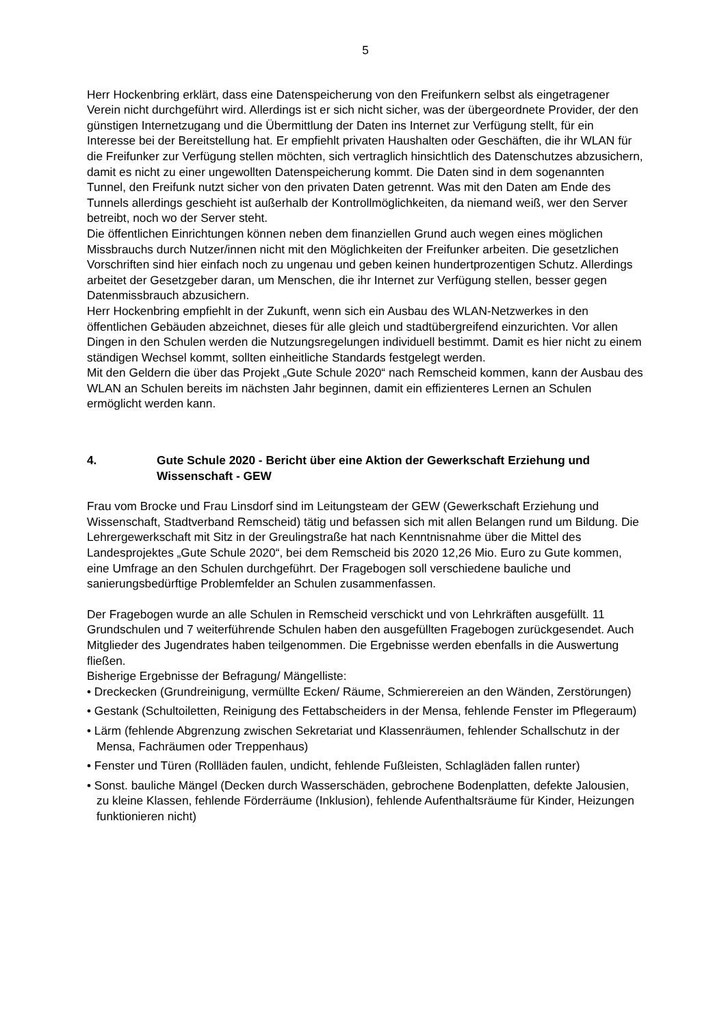5
Herr Hockenbring erklärt, dass eine Datenspeicherung von den Freifunkern selbst als eingetragener Verein nicht durchgeführt wird. Allerdings ist er sich nicht sicher, was der übergeordnete Provider, der den günstigen Internetzugang und die Übermittlung der Daten ins Internet zur Verfügung stellt, für ein Interesse bei der Bereitstellung hat. Er empfiehlt privaten Haushalten oder Geschäften, die ihr WLAN für die Freifunker zur Verfügung stellen möchten, sich vertraglich hinsichtlich des Datenschutzes abzusichern, damit es nicht zu einer ungewollten Datenspeicherung kommt. Die Daten sind in dem sogenannten Tunnel, den Freifunk nutzt sicher von den privaten Daten getrennt. Was mit den Daten am Ende des Tunnels allerdings geschieht ist außerhalb der Kontrollmöglichkeiten, da niemand weiß, wer den Server betreibt, noch wo der Server steht.
Die öffentlichen Einrichtungen können neben dem finanziellen Grund auch wegen eines möglichen Missbrauchs durch Nutzer/innen nicht mit den Möglichkeiten der Freifunker arbeiten. Die gesetzlichen Vorschriften sind hier einfach noch zu ungenau und geben keinen hundertprozentigen Schutz. Allerdings arbeitet der Gesetzgeber daran, um Menschen, die ihr Internet zur Verfügung stellen, besser gegen Datenmissbrauch abzusichern.
Herr Hockenbring empfiehlt in der Zukunft, wenn sich ein Ausbau des WLAN-Netzwerkes in den öffentlichen Gebäuden abzeichnet, dieses für alle gleich und stadtübergreifend einzurichten. Vor allen Dingen in den Schulen werden die Nutzungsregelungen individuell bestimmt. Damit es hier nicht zu einem ständigen Wechsel kommt, sollten einheitliche Standards festgelegt werden.
Mit den Geldern die über das Projekt „Gute Schule 2020“ nach Remscheid kommen, kann der Ausbau des WLAN an Schulen bereits im nächsten Jahr beginnen, damit ein effizienteres Lernen an Schulen ermöglicht werden kann.
4. Gute Schule 2020 - Bericht über eine Aktion der Gewerkschaft Erziehung und Wissenschaft - GEW
Frau vom Brocke und Frau Linsdorf sind im Leitungsteam der GEW (Gewerkschaft Erziehung und Wissenschaft, Stadtverband Remscheid) tätig und befassen sich mit allen Belangen rund um Bildung. Die Lehrergewerkschaft mit Sitz in der Greulingstraße hat nach Kenntnisnahme über die Mittel des Landesprojektes „Gute Schule 2020“, bei dem Remscheid bis 2020 12,26 Mio. Euro zu Gute kommen, eine Umfrage an den Schulen durchgeführt. Der Fragebogen soll verschiedene bauliche und sanierungsbedürftige Problemfelder an Schulen zusammenfassen.
Der Fragebogen wurde an alle Schulen in Remscheid verschickt und von Lehrkräften ausgefüllt. 11 Grundschulen und 7 weiterführende Schulen haben den ausgefüllten Fragebogen zurückgesendet. Auch Mitglieder des Jugendrates haben teilgenommen. Die Ergebnisse werden ebenfalls in die Auswertung fließen.
Bisherige Ergebnisse der Befragung/ Mängelliste:
• Dreckecken (Grundreinigung, vermüllte Ecken/ Räume, Schmierereien an den Wänden, Zerstörungen)
• Gestank (Schultoiletten, Reinigung des Fettabscheiders in der Mensa, fehlende Fenster im Pflegeraum)
• Lärm (fehlende Abgrenzung zwischen Sekretariat und Klassenräumen, fehlender Schallschutz in der Mensa, Fachräumen oder Treppenhaus)
• Fenster und Türen (Rollläden faulen, undicht, fehlende Fußleisten, Schlagläden fallen runter)
• Sonst. bauliche Mängel (Decken durch Wasserschäden, gebrochene Bodenplatten, defekte Jalousien, zu kleine Klassen, fehlende Förderräume (Inklusion), fehlende Aufenthaltsräume für Kinder, Heizungen funktionieren nicht)